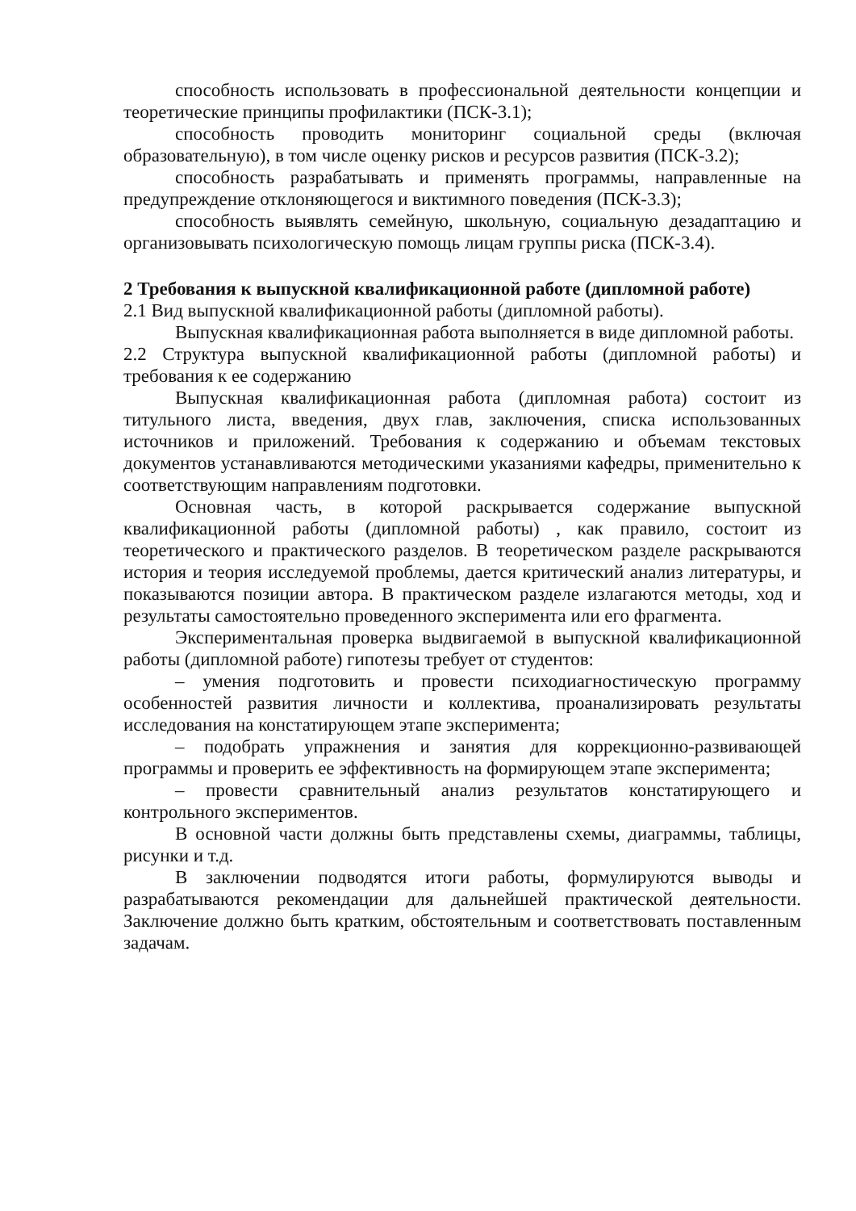способность использовать в профессиональной деятельности концепции и теоретические принципы профилактики (ПСК-3.1);
способность проводить мониторинг социальной среды (включая образовательную), в том числе оценку рисков и ресурсов развития (ПСК-3.2);
способность разрабатывать и применять программы, направленные на предупреждение отклоняющегося и виктимного поведения (ПСК-3.3);
способность выявлять семейную, школьную, социальную дезадаптацию и организовывать психологическую помощь лицам группы риска (ПСК-3.4).
2 Требования к выпускной квалификационной работе (дипломной работе)
2.1 Вид выпускной квалификационной работы (дипломной работы).
Выпускная квалификационная работа выполняется в виде дипломной работы.
2.2 Структура выпускной квалификационной работы (дипломной работы) и требования к ее содержанию
Выпускная квалификационная работа (дипломная работа) состоит из титульного листа, введения, двух глав, заключения, списка использованных источников и приложений. Требования к содержанию и объемам текстовых документов устанавливаются методическими указаниями кафедры, применительно к соответствующим направлениям подготовки.
Основная часть, в которой раскрывается содержание выпускной квалификационной работы (дипломной работы) , как правило, состоит из теоретического и практического разделов. В теоретическом разделе раскрываются история и теория исследуемой проблемы, дается критический анализ литературы, и показываются позиции автора. В практическом разделе излагаются методы, ход и результаты самостоятельно проведенного эксперимента или его фрагмента.
Экспериментальная проверка выдвигаемой в выпускной квалификационной работы (дипломной работе) гипотезы требует от студентов:
– умения подготовить и провести психодиагностическую программу особенностей развития личности и коллектива, проанализировать результаты исследования на констатирующем этапе эксперимента;
– подобрать упражнения и занятия для коррекционно-развивающей программы и проверить ее эффективность на формирующем этапе эксперимента;
– провести сравнительный анализ результатов констатирующего и контрольного экспериментов.
В основной части должны быть представлены схемы, диаграммы, таблицы, рисунки и т.д.
В заключении подводятся итоги работы, формулируются выводы и разрабатываются рекомендации для дальнейшей практической деятельности. Заключение должно быть кратким, обстоятельным и соответствовать поставленным задачам.